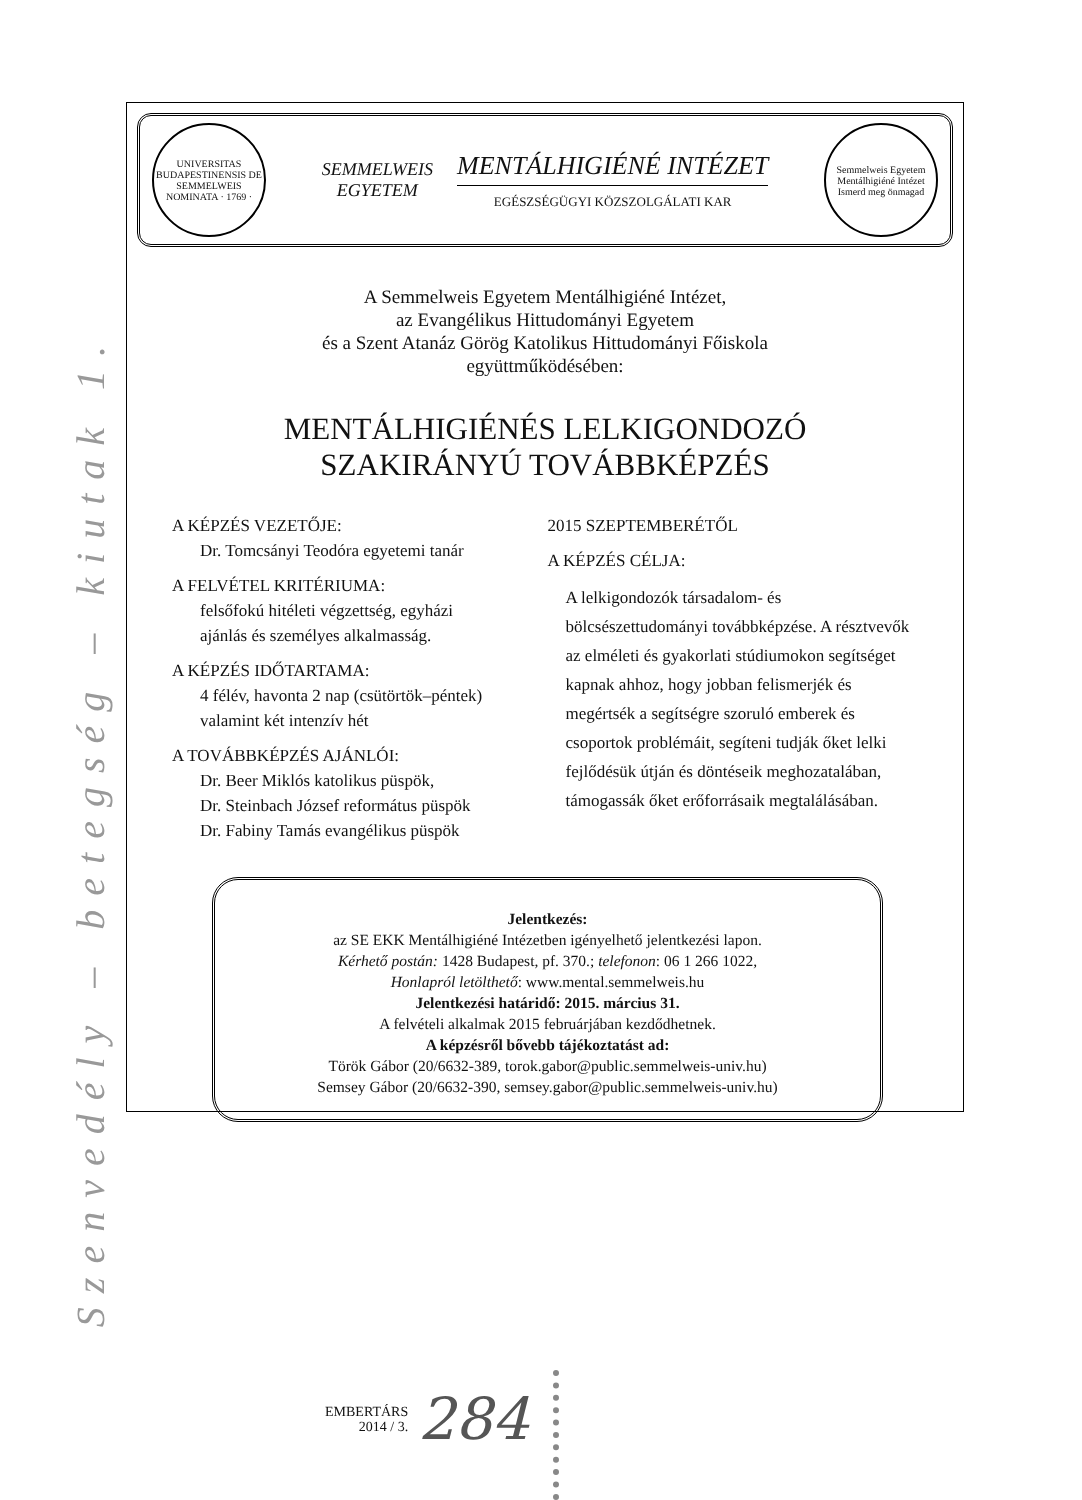Szenvedély – betegség – kiutak 1.
UNIVERSITAS BUDAPESTINENSIS DE SEMMELWEIS NOMINATA · 1769 ·
SEMMELWEIS
EGYETEM
MENTÁLHIGIÉNÉ INTÉZET
EGÉSZSÉGÜGYI KÖZSZOLGÁLATI KAR
Semmelweis Egyetem Mentálhigiéné Intézet
Ismerd meg önmagad
A Semmelweis Egyetem Mentálhigiéné Intézet,
az Evangélikus Hittudományi Egyetem
és a Szent Atanáz Görög Katolikus Hittudományi Főiskola
együttműködésében:
MENTÁLHIGIÉNÉS LELKIGONDOZÓ
SZAKIRÁNYÚ TOVÁBBKÉPZÉS
A KÉPZÉS VEZETŐJE:
Dr. Tomcsányi Teodóra egyetemi tanár
A FELVÉTEL KRITÉRIUMA:
felsőfokú hitéleti végzettség, egyházi
ajánlás és személyes alkalmasság.
A KÉPZÉS IDŐTARTAMA:
4 félév, havonta 2 nap (csütörtök–péntek)
valamint két intenzív hét
A TOVÁBBKÉPZÉS AJÁNLÓI:
Dr. Beer Miklós katolikus püspök,
Dr. Steinbach József református püspök
Dr. Fabiny Tamás evangélikus püspök
2015 SZEPTEMBERÉTŐL
A KÉPZÉS CÉLJA:
A lelkigondozók társadalom- és bölcsészettudományi továbbképzése. A résztvevők az elméleti és gyakorlati stúdiumokon segítséget kapnak ahhoz, hogy jobban felismerjék és megértsék a segítségre szoruló emberek és csoportok problémáit, segíteni tudják őket lelki fejlődésük útján és döntéseik meghozatalában, támogassák őket erőforrásaik megtalálásában.
Jelentkezés:
az SE EKK Mentálhigiéné Intézetben igényelhető jelentkezési lapon.
Kérhető postán: 1428 Budapest, pf. 370.; telefonon: 06 1 266 1022,
Honlapról letölthető: www.mental.semmelweis.hu
Jelentkezési határidő: 2015. március 31.
A felvételi alkalmak 2015 februárjában kezdődhetnek.
A képzésről bővebb tájékoztatást ad:
Török Gábor (20/6632-389, torok.gabor@public.semmelweis-univ.hu)
Semsey Gábor (20/6632-390, semsey.gabor@public.semmelweis-univ.hu)
EMBERTÁRS
2014 / 3.
284